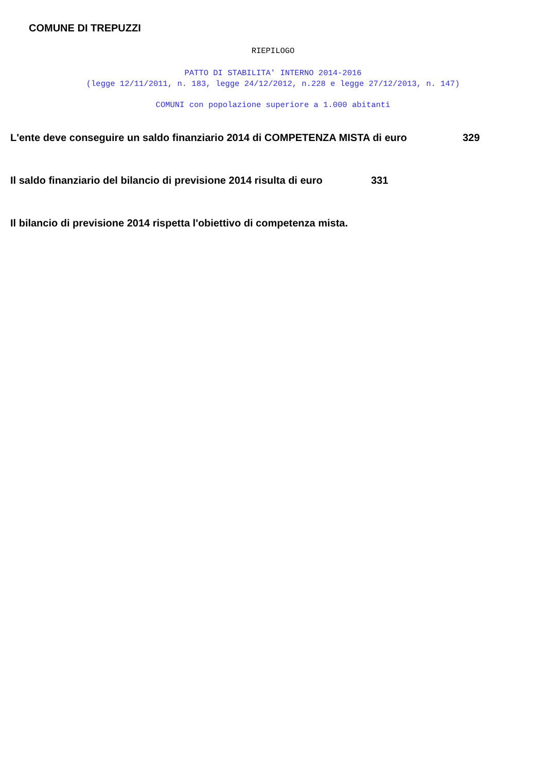COMUNE DI TREPUZZI
RIEPILOGO
PATTO DI STABILITA' INTERNO 2014-2016
(legge 12/11/2011, n. 183, legge 24/12/2012, n.228 e legge 27/12/2013, n. 147)
COMUNI con popolazione superiore a 1.000 abitanti
L'ente deve conseguire un saldo finanziario 2014 di COMPETENZA MISTA di euro 329
Il saldo finanziario del bilancio di previsione 2014 risulta di euro 331
Il bilancio di previsione 2014 rispetta l'obiettivo di competenza mista.